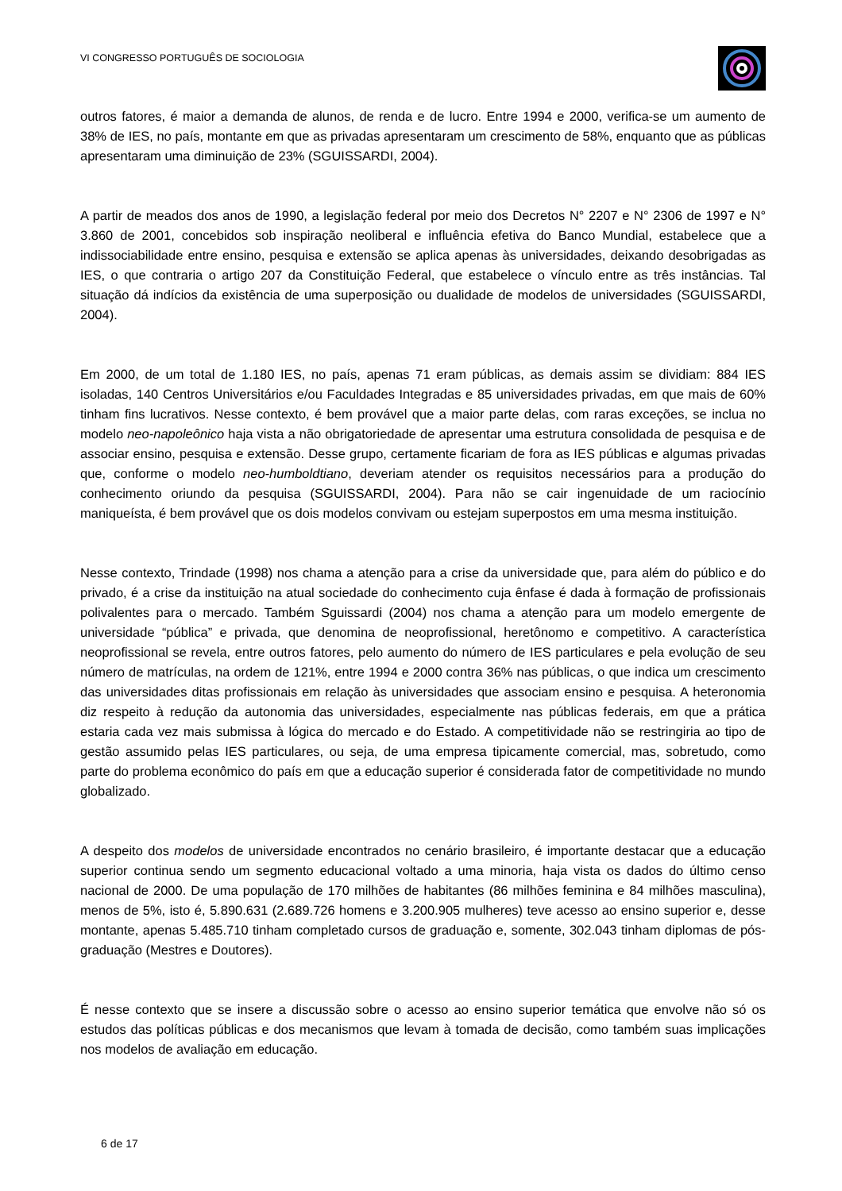VI CONGRESSO PORTUGUÊS DE SOCIOLOGIA
outros fatores, é maior a demanda de alunos, de renda e de lucro. Entre 1994 e 2000, verifica-se um aumento de 38% de IES, no país, montante em que as privadas apresentaram um crescimento de 58%, enquanto que as públicas apresentaram uma diminuição de 23% (SGUISSARDI, 2004).
A partir de meados dos anos de 1990, a legislação federal por meio dos Decretos N° 2207 e N° 2306 de 1997 e N° 3.860 de 2001, concebidos sob inspiração neoliberal e influência efetiva do Banco Mundial, estabelece que a indissociabilidade entre ensino, pesquisa e extensão se aplica apenas às universidades, deixando desobrigadas as IES, o que contraria o artigo 207 da Constituição Federal, que estabelece o vínculo entre as três instâncias. Tal situação dá indícios da existência de uma superposição ou dualidade de modelos de universidades (SGUISSARDI, 2004).
Em 2000, de um total de 1.180 IES, no país, apenas 71 eram públicas, as demais assim se dividiam: 884 IES isoladas, 140 Centros Universitários e/ou Faculdades Integradas e 85 universidades privadas, em que mais de 60% tinham fins lucrativos. Nesse contexto, é bem provável que a maior parte delas, com raras exceções, se inclua no modelo neo-napoleônico haja vista a não obrigatoriedade de apresentar uma estrutura consolidada de pesquisa e de associar ensino, pesquisa e extensão. Desse grupo, certamente ficariam de fora as IES públicas e algumas privadas que, conforme o modelo neo-humboldtiano, deveriam atender os requisitos necessários para a produção do conhecimento oriundo da pesquisa (SGUISSARDI, 2004). Para não se cair ingenuidade de um raciocínio maniqueísta, é bem provável que os dois modelos convivam ou estejam superpostos em uma mesma instituição.
Nesse contexto, Trindade (1998) nos chama a atenção para a crise da universidade que, para além do público e do privado, é a crise da instituição na atual sociedade do conhecimento cuja ênfase é dada à formação de profissionais polivalentes para o mercado. Também Sguissardi (2004) nos chama a atenção para um modelo emergente de universidade “pública” e privada, que denomina de neoprofissional, heretônomo e competitivo. A característica neoprofissional se revela, entre outros fatores, pelo aumento do número de IES particulares e pela evolução de seu número de matrículas, na ordem de 121%, entre 1994 e 2000 contra 36% nas públicas, o que indica um crescimento das universidades ditas profissionais em relação às universidades que associam ensino e pesquisa. A heteronomia diz respeito à redução da autonomia das universidades, especialmente nas públicas federais, em que a prática estaria cada vez mais submissa à lógica do mercado e do Estado. A competitividade não se restringiria ao tipo de gestão assumido pelas IES particulares, ou seja, de uma empresa tipicamente comercial, mas, sobretudo, como parte do problema econômico do país em que a educação superior é considerada fator de competitividade no mundo globalizado.
A despeito dos modelos de universidade encontrados no cenário brasileiro, é importante destacar que a educação superior continua sendo um segmento educacional voltado a uma minoria, haja vista os dados do último censo nacional de 2000. De uma população de 170 milhões de habitantes (86 milhões feminina e 84 milhões masculina), menos de 5%, isto é, 5.890.631 (2.689.726 homens e 3.200.905 mulheres) teve acesso ao ensino superior e, desse montante, apenas 5.485.710 tinham completado cursos de graduação e, somente, 302.043 tinham diplomas de pós-graduação (Mestres e Doutores).
É nesse contexto que se insere a discussão sobre o acesso ao ensino superior temática que envolve não só os estudos das políticas públicas e dos mecanismos que levam à tomada de decisão, como também suas implicações nos modelos de avaliação em educação.
6 de 17